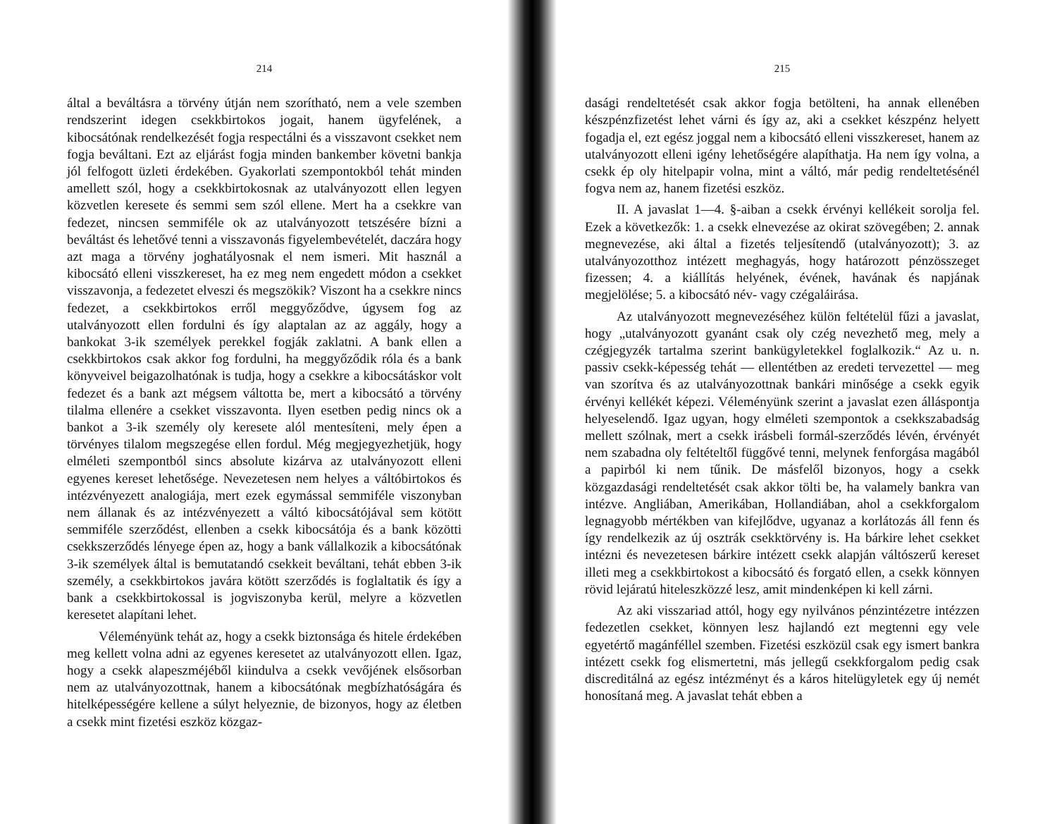214
által a beváltásra a törvény útján nem szorítható, nem a vele szemben rendszerint idegen csekkbirtokos jogait, hanem ügyfelének, a kibocsátónak rendelkezését fogja respectálni és a visszavont csekket nem fogja beváltani. Ezt az eljárást fogja minden bankember követni bankja jól felfogott üzleti érdekében. Gyakorlati szempontokból tehát minden amellett szól, hogy a csekkbirtokosnak az utalványozott ellen legyen közvetlen keresete és semmi sem szól ellene. Mert ha a csekkre van fedezet, nincsen semmiféle ok az utalványozott tetszésére bízni a beváltást és lehetővé tenni a visszavonás figyelembevételét, daczára hogy azt maga a törvény joghatályosnak el nem ismeri. Mit használ a kibocsátó elleni visszkereset, ha ez meg nem engedett módon a csekket visszavonja, a fedezetet elveszi és megszökik? Viszont ha a csekkre nincs fedezet, a csekkbirtokos erről meggyőződve, úgysem fog az utalványozott ellen fordulni és így alaptalan az az aggály, hogy a bankokat 3-ik személyek perekkel fogják zaklatni. A bank ellen a csekkbirtokos csak akkor fog fordulni, ha meggyőződik róla és a bank könyveivel beigazolhatónak is tudja, hogy a csekkre a kibocsátáskor volt fedezet és a bank azt mégsem váltotta be, mert a kibocsátó a törvény tilalma ellenére a csekket visszavonta. Ilyen esetben pedig nincs ok a bankot a 3-ik személy oly keresete alól mentesíteni, mely épen a törvényes tilalom megszegése ellen fordul. Még megjegyezhetjük, hogy elméleti szempontból sincs absolute kizárva az utalványozott elleni egyenes kereset lehetősége. Nevezetesen nem helyes a váltóbirtokos és intézvényezett analogiája, mert ezek egymással semmiféle viszonyban nem állanak és az intézvényezett a váltó kibocsátójával sem kötött semmiféle szerződést, ellenben a csekk kibocsátója és a bank közötti csekkszerződés lényege épen az, hogy a bank vállalkozik a kibocsátónak 3-ik személyek által is bemutatandó csekkeit beváltani, tehát ebben 3-ik személy, a csekkbirtokos javára kötött szerződés is foglaltatik és így a bank a csekkbirtokossal is jogviszonyba kerül, melyre a közvetlen keresetet alapítani lehet.
Véleményünk tehát az, hogy a csekk biztonsága és hitele érdekében meg kellett volna adni az egyenes keresetet az utalványozott ellen. Igaz, hogy a csekk alapeszméjéből kiindulva a csekk vevőjének elsősorban nem az utalványozottnak, hanem a kibocsátónak megbízhatóságára és hitelképességére kellene a súlyt helyeznie, de bizonyos, hogy az életben a csekk mint fizetési eszköz közgaz-
215
dasági rendeltetését csak akkor fogja betölteni, ha annak ellenében készpénzfizetést lehet várni és így az, aki a csekket készpénz helyett fogadja el, ezt egész joggal nem a kibocsátó elleni visszkereset, hanem az utalványozott elleni igény lehetőségére alapíthatja. Ha nem így volna, a csekk ép oly hitelpapir volna, mint a váltó, már pedig rendeltetésénél fogva nem az, hanem fizetési eszköz.
II. A javaslat 1—4. §-aiban a csekk érvényi kellékeit sorolja fel. Ezek a következők: 1. a csekk elnevezése az okirat szövegében; 2. annak megnevezése, aki által a fizetés teljesítendő (utalványozott); 3. az utalványozotthoz intézett meghagyás, hogy határozott pénzösszeget fizessen; 4. a kiállítás helyének, évének, havának és napjának megjelölése; 5. a kibocsátó név- vagy czégaláirása.
Az utalványozott megnevezéséhez külön feltételül fűzi a javaslat, hogy „utalványozott gyanánt csak oly czég nevezhető meg, mely a czégjegyzék tartalma szerint bankügyletekkel foglalkozik.“ Az u. n. passiv csekk-képesség tehát — ellentétben az eredeti tervezettel — meg van szorítva és az utalványozottnak bankári minősége a csekk egyik érvényi kellékét képezi. Véleményünk szerint a javaslat ezen álláspontja helyeselendő. Igaz ugyan, hogy elméleti szempontok a csekkszabadság mellett szólnak, mert a csekk irásbeli formál-szerződés lévén, érvényét nem szabadna oly feltételtől függővé tenni, melynek fenforgása magából a papirból ki nem tűnik. De másfelől bizonyos, hogy a csekk közgazdasági rendeltetését csak akkor tölti be, ha valamely bankra van intézve. Angliában, Amerikában, Hollandiában, ahol a csekkforgalom legnagyobb mértékben van kifejlődve, ugyanaz a korlátozás áll fenn és így rendelkezik az új osztrák csekktörvény is. Ha bárkire lehet csekket intézni és nevezetesen bárkire intézett csekk alapján váltószerű kereset illeti meg a csekkbirtokost a kibocsátó és forgató ellen, a csekk könnyen rövid lejáratú hiteleszközzé lesz, amit mindenképen ki kell zárni.
Az aki visszariad attól, hogy egy nyilvános pénzintézetre intézzen fedezetlen csekket, könnyen lesz hajlandó ezt megtenni egy vele egyetértő magánféllel szemben. Fizetési eszközül csak egy ismert bankra intézett csekk fog elismertetni, más jellegű csekkforgalom pedig csak discreditálná az egész intézményt és a káros hitelügyletek egy új nemét honosítaná meg. A javaslat tehát ebben a